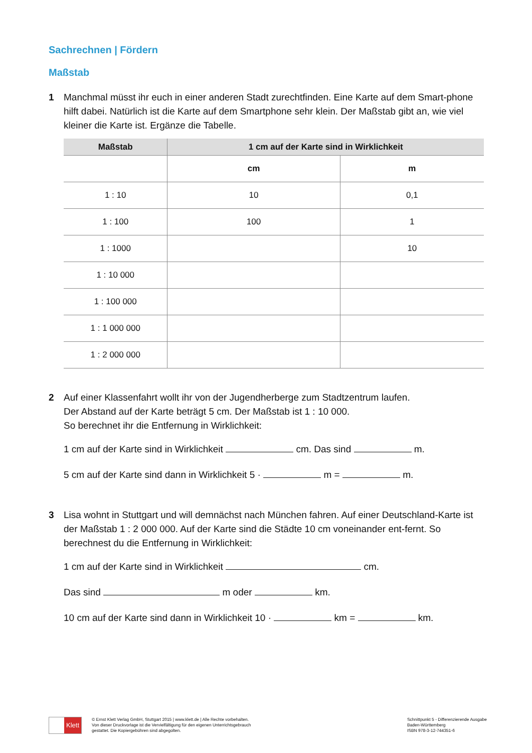Sachrechnen | Fördern
Maßstab
1 Manchmal müsst ihr euch in einer anderen Stadt zurechtfinden. Eine Karte auf dem Smart-phone hilft dabei. Natürlich ist die Karte auf dem Smartphone sehr klein. Der Maßstab gibt an, wie viel kleiner die Karte ist. Ergänze die Tabelle.
| Maßstab | 1 cm auf der Karte sind in Wirklichkeit | |
| --- | --- | --- |
| | cm | m |
| 1 : 10 | 10 | 0,1 |
| 1 : 100 | 100 | 1 |
| 1 : 1000 | | 10 |
| 1 : 10 000 | | |
| 1 : 100 000 | | |
| 1 : 1 000 000 | | |
| 1 : 2 000 000 | | |
2 Auf einer Klassenfahrt wollt ihr von der Jugendherberge zum Stadtzentrum laufen.
Der Abstand auf der Karte beträgt 5 cm. Der Maßstab ist 1 : 10 000.
So berechnet ihr die Entfernung in Wirklichkeit:
1 cm auf der Karte sind in Wirklichkeit cm. Das sind m.
5 cm auf der Karte sind dann in Wirklichkeit 5 · m = m.
3 Lisa wohnt in Stuttgart und will demnächst nach München fahren. Auf einer Deutschland-Karte ist der Maßstab 1 : 2 000 000. Auf der Karte sind die Städte 10 cm voneinander ent-fernt. So berechnest du die Entfernung in Wirklichkeit:
1 cm auf der Karte sind in Wirklichkeit cm.
Das sind m oder km.
10 cm auf der Karte sind dann in Wirklichkeit 10 · km = km.
Klett
© Ernst Klett Verlag GmbH, Stuttgart 2015 | www.klett.de | Alle Rechte vorbehalten.
Von dieser Druckvorlage ist die Vervielfältigung für den eigenen Unterrichtsgebrauch
gestattet. Die Kopiergebühren sind abgegolten.
Schnittpunkt 5 - Differenzierende Ausgabe
Baden-Württemberg
ISBN 978-3-12-744351-6